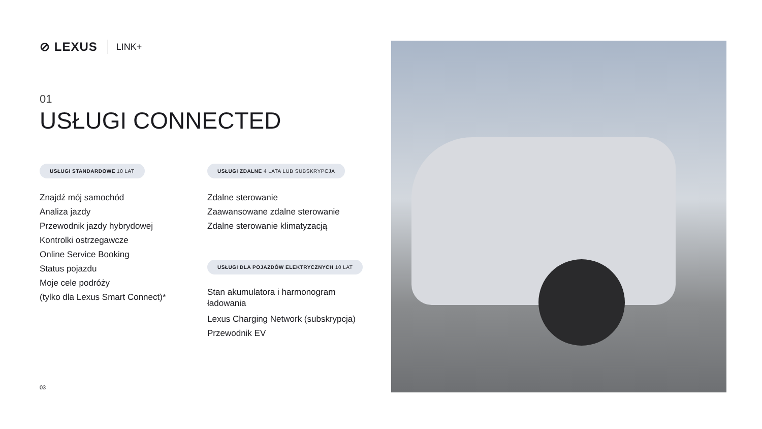⊘ LEXUS LINK+
01
USŁUGI CONNECTED
USŁUGI STANDARDOWE 10 LAT
Znajdź mój samochód
Analiza jazdy
Przewodnik jazdy hybrydowej
Kontrolki ostrzegawcze
Online Service Booking
Status pojazdu
Moje cele podróży
(tylko dla Lexus Smart Connect)*
USŁUGI ZDALNE 4 LATA LUB SUBSKRYPCJA
Zdalne sterowanie
Zaawansowane zdalne sterowanie
Zdalne sterowanie klimatyzacją
USŁUGI DLA POJAZDÓW ELEKTRYCZNYCH 10 LAT
Stan akumulatora i harmonogram ładowania
Lexus Charging Network (subskrypcja)
Przewodnik EV
03